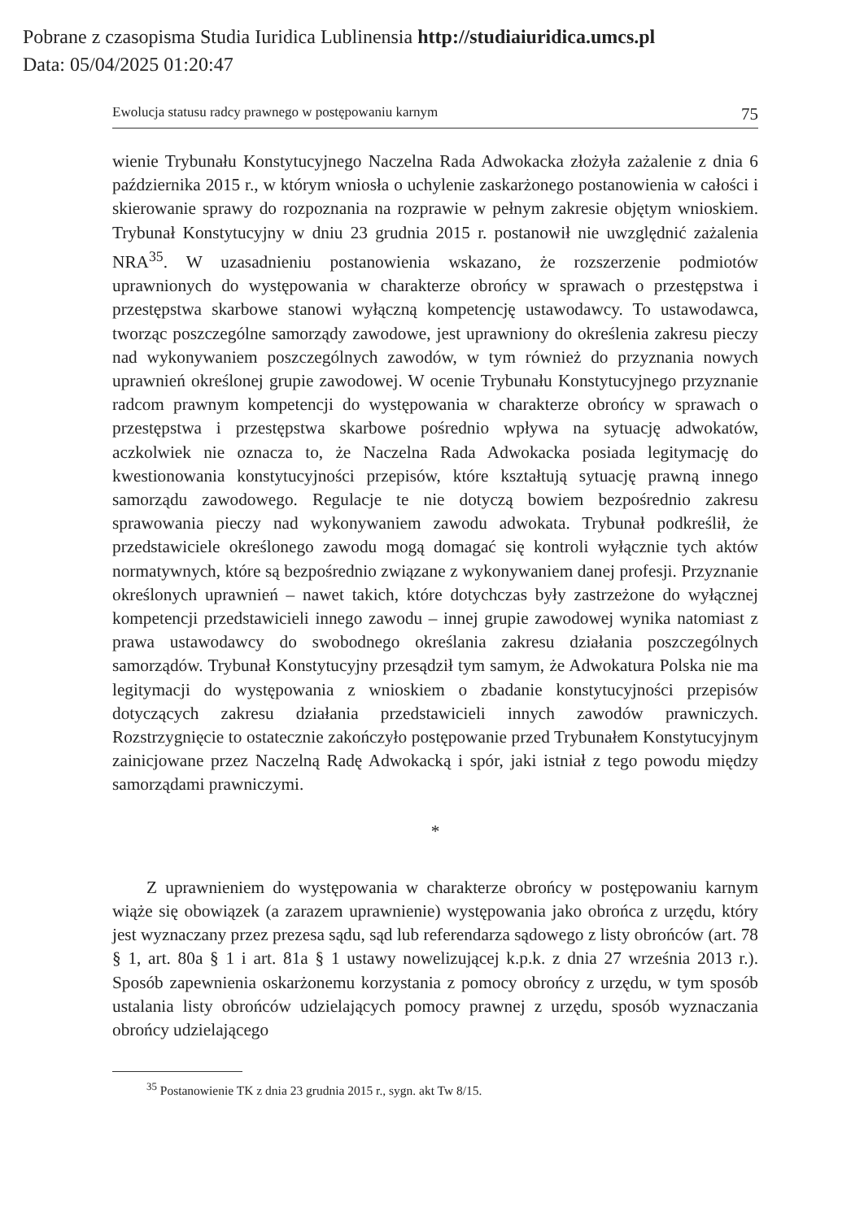Pobrane z czasopisma Studia Iuridica Lublinensia http://studiaiuridica.umcs.pl
Data: 05/04/2025 01:20:47
Ewolucja statusu radcy prawnego w postępowaniu karnym 75
wienie Trybunału Konstytucyjnego Naczelna Rada Adwokacka złożyła zażalenie z dnia 6 października 2015 r., w którym wniosła o uchylenie zaskarżonego postanowienia w całości i skierowanie sprawy do rozpoznania na rozprawie w pełnym zakresie objętym wnioskiem. Trybunał Konstytucyjny w dniu 23 grudnia 2015 r. postanowił nie uwzględnić zażalenia NRA<sup>35</sup>. W uzasadnieniu postanowienia wskazano, że rozszerzenie podmiotów uprawnionych do występowania w charakterze obrońcy w sprawach o przestępstwa i przestępstwa skarbowe stanowi wyłączną kompetencję ustawodawcy. To ustawodawca, tworząc poszczególne samorządy zawodowe, jest uprawniony do określenia zakresu pieczy nad wykonywaniem poszczególnych zawodów, w tym również do przyznania nowych uprawnień określonej grupie zawodowej. W ocenie Trybunału Konstytucyjnego przyznanie radcom prawnym kompetencji do występowania w charakterze obrońcy w sprawach o przestępstwa i przestępstwa skarbowe pośrednio wpływa na sytuację adwokatów, aczkolwiek nie oznacza to, że Naczelna Rada Adwokacka posiada legitymację do kwestionowania konstytucyjności przepisów, które kształtują sytuację prawną innego samorządu zawodowego. Regulacje te nie dotyczą bowiem bezpośrednio zakresu sprawowania pieczy nad wykonywaniem zawodu adwokata. Trybunał podkreślił, że przedstawiciele określonego zawodu mogą domagać się kontroli wyłącznie tych aktów normatywnych, które są bezpośrednio związane z wykonywaniem danej profesji. Przyznanie określonych uprawnień – nawet takich, które dotychczas były zastrzeżone do wyłącznej kompetencji przedstawicieli innego zawodu – innej grupie zawodowej wynika natomiast z prawa ustawodawcy do swobodnego określania zakresu działania poszczególnych samorządów. Trybunał Konstytucyjny przesądził tym samym, że Adwokatura Polska nie ma legitymacji do występowania z wnioskiem o zbadanie konstytucyjności przepisów dotyczących zakresu działania przedstawicieli innych zawodów prawniczych. Rozstrzygnięcie to ostatecznie zakończyło postępowanie przed Trybunałem Konstytucyjnym zainicjowane przez Naczelną Radę Adwokacką i spór, jaki istniał z tego powodu między samorządami prawniczymi.
*
Z uprawnieniem do występowania w charakterze obrońcy w postępowaniu karnym wiąże się obowiązek (a zarazem uprawnienie) występowania jako obrońca z urzędu, który jest wyznaczany przez prezesa sądu, sąd lub referendarza sądowego z listy obrońców (art. 78 § 1, art. 80a § 1 i art. 81a § 1 ustawy nowelizującej k.p.k. z dnia 27 września 2013 r.). Sposób zapewnienia oskarżonemu korzystania z pomocy obrońcy z urzędu, w tym sposób ustalania listy obrońców udzielających pomocy prawnej z urzędu, sposób wyznaczania obrońcy udzielającego
<sup>35</sup> Postanowienie TK z dnia 23 grudnia 2015 r., sygn. akt Tw 8/15.